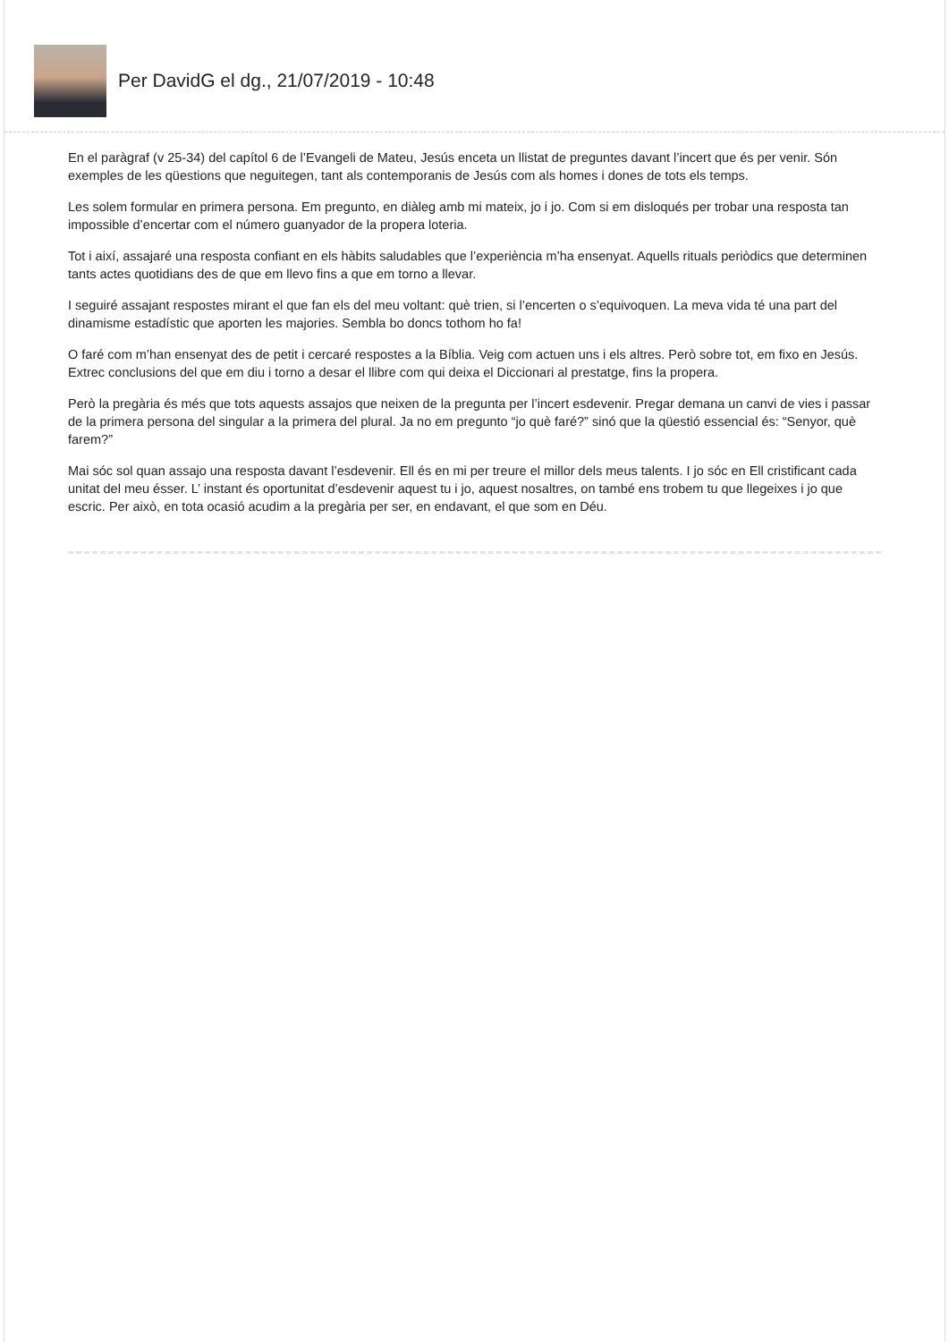Per DavidG el dg., 21/07/2019 - 10:48
En el paràgraf (v 25-34) del capítol 6 de l’Evangeli de Mateu, Jesús enceta un llistat de preguntes davant l’incert que és per venir. Són exemples de les qüestions que neguitegen, tant als contemporanis de Jesús com als homes i dones de tots els temps.
Les solem formular en primera persona. Em pregunto, en diàleg amb mi mateix, jo i jo. Com si em disloqués per trobar una resposta tan impossible d’encertar com el número guanyador de la propera loteria.
Tot i així, assajaré una resposta confiant en els hàbits saludables que l’experiència m’ha ensenyat. Aquells rituals periòdics que determinen tants actes quotidians des de que em llevo fins a que em torno a llevar.
I seguiré assajant respostes mirant el que fan els del meu voltant: què trien, si l’encerten o s’equivoquen. La meva vida té una part del dinamisme estadístic que aporten les majories. Sembla bo doncs tothom ho fa!
O faré com m’han ensenyat des de petit i cercaré respostes a la Bíblia. Veig com actuen uns i els altres. Però sobre tot, em fixo en Jesús. Extrec conclusions del que em diu i torno a desar el llibre com qui deixa el Diccionari al prestatge, fins la propera.
Però la pregària és més que tots aquests assajos que neixen de la pregunta per l’incert esdevenir. Pregar demana un canvi de vies i passar de la primera persona del singular a la primera del plural. Ja no em pregunto “jo què faré?” sinó que la qüestió essencial és: “Senyor, què farem?”
Mai sóc sol quan assajo una resposta davant l’esdevenir. Ell és en mi per treure el millor dels meus talents. I jo sóc en Ell cristificant cada unitat del meu ésser. L’ instant és oportunitat d’esdevenir aquest tu i jo, aquest nosaltres, on també ens trobem tu que llegeixes i jo que escric. Per això, en tota ocasió acudim a la pregària per ser, en endavant, el que som en Déu.